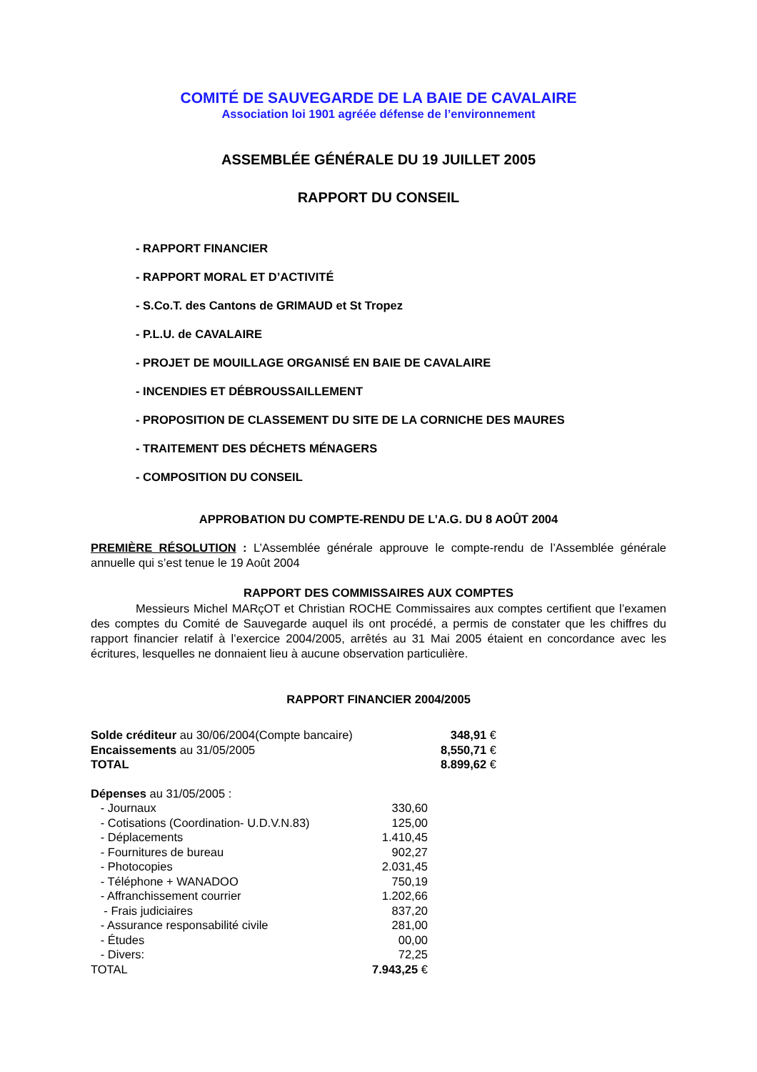COMITÉ DE SAUVEGARDE DE LA BAIE DE CAVALAIRE
Association loi 1901 agréée défense de l’environnement
ASSEMBLÉE GÉNÉRALE DU 19 JUILLET 2005
RAPPORT DU CONSEIL
- RAPPORT FINANCIER
- RAPPORT MORAL ET D’ACTIVITÉ
- S.Co.T. des Cantons de GRIMAUD et St Tropez
- P.L.U. de CAVALAIRE
- PROJET DE MOUILLAGE ORGANISÉ EN BAIE DE CAVALAIRE
- INCENDIES ET DÉBROUSSAILLEMENT
- PROPOSITION DE CLASSEMENT DU SITE DE LA CORNICHE DES MAURES
- TRAITEMENT DES DÉCHETS MÉNAGERS
- COMPOSITION DU CONSEIL
APPROBATION DU COMPTE-RENDU DE L’A.G. DU 8 AOÛT 2004
PREMIÈRE RÉSOLUTION : L’Assemblée générale approuve le compte-rendu de l’Assemblée générale annuelle qui s’est tenue le 19 Août 2004
RAPPORT DES COMMISSAIRES AUX COMPTES
Messieurs Michel MARçOT et Christian ROCHE Commissaires aux comptes certifient que l’examen des comptes du Comité de Sauvegarde auquel ils ont procédé, a permis de constater que les chiffres du rapport financier relatif à l’exercice 2004/2005, arrêtés au 31 Mai 2005 étaient en concordance avec les écritures, lesquelles ne donnaient lieu à aucune observation particulière.
RAPPORT FINANCIER 2004/2005
| Solde créditeur au 30/06/2004(Compte bancaire) | 348,91 € |
| Encaissements au 31/05/2005 | 8,550,71 € |
| TOTAL | 8.899,62 € |
| Dépenses au 31/05/2005 : | |
| - Journaux | 330,60 |
| - Cotisations (Coordination- U.D.V.N.83) | 125,00 |
| - Déplacements | 1.410,45 |
| - Fournitures de bureau | 902,27 |
| - Photocopies | 2.031,45 |
| - Téléphone + WANADOO | 750,19 |
| - Affranchissement courrier | 1.202,66 |
| - Frais judiciaires | 837,20 |
| - Assurance responsabilité civile | 281,00 |
| - Études | 00,00 |
| - Divers: | 72,25 |
| TOTAL | 7.943,25 € |